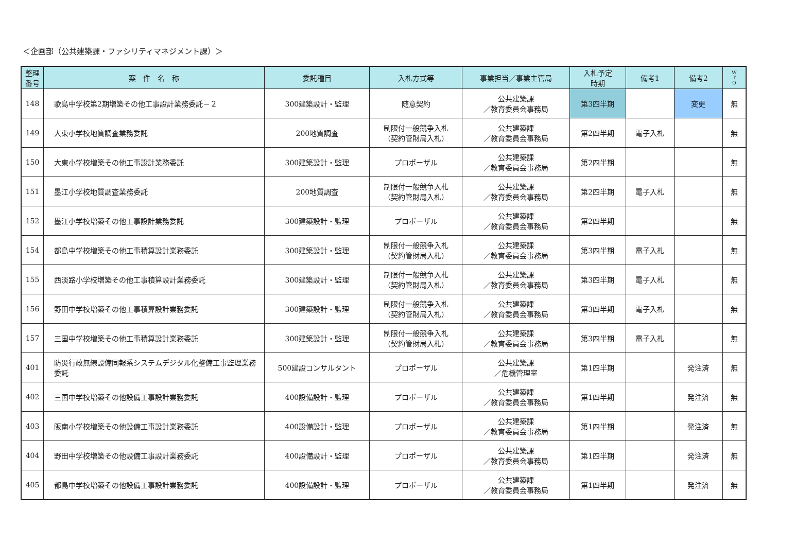＜企画部（公共建築課・ファシリティマネジメント課）＞
| 整理 番号 | 案 件 名 称 | 委託種目 | 入札方式等 | 事業担当／事業主管局 | 入札予定 時期 | 備考1 | 備考2 | W T O |
| --- | --- | --- | --- | --- | --- | --- | --- | --- |
| 148 | 歌島中学校第2期増築その他工事設計業務委託－２ | 300建築設計・監理 | 随意契約 | 公共建築課 ／教育委員会事務局 | 第3四半期 | | 変更 | 無 |
| 149 | 大東小学校地質調査業務委託 | 200地質調査 | 制限付一般競争入札 （契約管財局入札） | 公共建築課 ／教育委員会事務局 | 第2四半期 | 電子入札 | | 無 |
| 150 | 大東小学校増築その他工事設計業務委託 | 300建築設計・監理 | プロポーザル | 公共建築課 ／教育委員会事務局 | 第2四半期 | | | 無 |
| 151 | 墨江小学校地質調査業務委託 | 200地質調査 | 制限付一般競争入札 （契約管財局入札） | 公共建築課 ／教育委員会事務局 | 第2四半期 | 電子入札 | | 無 |
| 152 | 墨江小学校増築その他工事設計業務委託 | 300建築設計・監理 | プロポーザル | 公共建築課 ／教育委員会事務局 | 第2四半期 | | | 無 |
| 154 | 都島中学校増築その他工事積算設計業務委託 | 300建築設計・監理 | 制限付一般競争入札 （契約管財局入札） | 公共建築課 ／教育委員会事務局 | 第3四半期 | 電子入札 | | 無 |
| 155 | 西淡路小学校増築その他工事積算設計業務委託 | 300建築設計・監理 | 制限付一般競争入札 （契約管財局入札） | 公共建築課 ／教育委員会事務局 | 第3四半期 | 電子入札 | | 無 |
| 156 | 野田中学校増築その他工事積算設計業務委託 | 300建築設計・監理 | 制限付一般競争入札 （契約管財局入札） | 公共建築課 ／教育委員会事務局 | 第3四半期 | 電子入札 | | 無 |
| 157 | 三国中学校増築その他工事積算設計業務委託 | 300建築設計・監理 | 制限付一般競争入札 （契約管財局入札） | 公共建築課 ／教育委員会事務局 | 第3四半期 | 電子入札 | | 無 |
| 401 | 防災行政無線設備同報系システムデジタル化整備工事監理業務委託 | 500建設コンサルタント | プロポーザル | 公共建築課 ／危機管理室 | 第1四半期 | | 発注済 | 無 |
| 402 | 三国中学校増築その他設備工事設計業務委託 | 400設備設計・監理 | プロポーザル | 公共建築課 ／教育委員会事務局 | 第1四半期 | | 発注済 | 無 |
| 403 | 阪南小学校増築その他設備工事設計業務委託 | 400設備設計・監理 | プロポーザル | 公共建築課 ／教育委員会事務局 | 第1四半期 | | 発注済 | 無 |
| 404 | 野田中学校増築その他設備工事設計業務委託 | 400設備設計・監理 | プロポーザル | 公共建築課 ／教育委員会事務局 | 第1四半期 | | 発注済 | 無 |
| 405 | 都島中学校増築その他設備工事設計業務委託 | 400設備設計・監理 | プロポーザル | 公共建築課 ／教育委員会事務局 | 第1四半期 | | 発注済 | 無 |